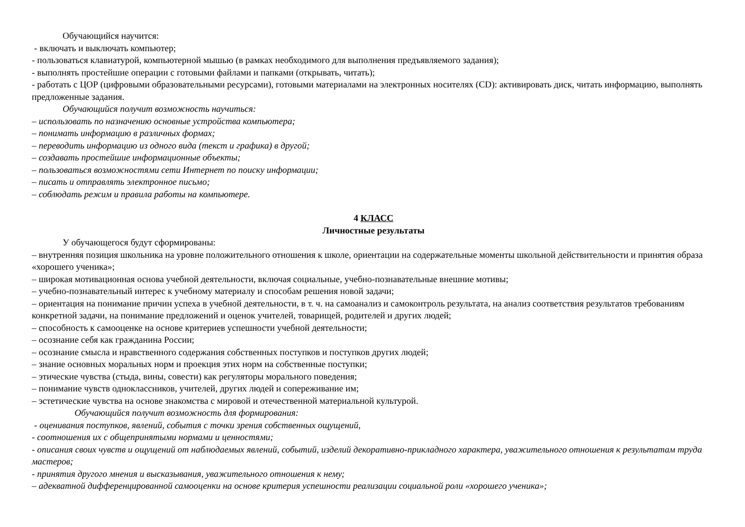Обучающийся научится:
- включать и выключать компьютер;
- пользоваться клавиатурой, компьютерной мышью (в рамках необходимого для выполнения предъявляемого задания);
- выполнять простейшие операции с готовыми файлами и папками (открывать, читать);
- работать с ЦОР (цифровыми образовательными ресурсами), готовыми материалами на электронных носителях (CD): активировать диск, читать информацию, выполнять предложенные задания.
Обучающийся получит возможность научиться:
– использовать по назначению основные устройства компьютера;
– понимать информацию в различных формах;
– переводить информацию из одного вида (текст и графика) в другой;
– создавать простейшие информационные объекты;
– пользоваться возможностями сети Интернет по поиску информации;
– писать и отправлять электронное письмо;
– соблюдать режим и правила работы на компьютере.
4 КЛАСС
Личностные результаты
У обучающегося будут сформированы:
– внутренняя позиция школьника на уровне положительного отношения к школе, ориентации на содержательные моменты школьной действительности и принятия образа «хорошего ученика»;
– широкая мотивационная основа учебной деятельности, включая социальные, учебно-познавательные внешние мотивы;
– учебно-познавательный интерес к учебному материалу и способам решения новой задачи;
– ориентация на понимание причин успеха в учебной деятельности, в т. ч. на самоанализ и самоконтроль результата, на анализ соответствия результатов требованиям конкретной задачи, на понимание предложений и оценок учителей, товарищей, родителей и других людей;
– способность к самооценке на основе критериев успешности учебной деятельности;
– осознание себя как гражданина России;
– осознание смысла и нравственного содержания собственных поступков и поступков других людей;
– знание основных моральных норм и проекция этих норм на собственные поступки;
– этические чувства (стыда, вины, совести) как регуляторы морального поведения;
– понимание чувств одноклассников, учителей, других людей и сопереживание им;
– эстетические чувства на основе знакомства с мировой и отечественной материальной культурой.
Обучающийся получит возможность для формирования:
- оценивания поступков, явлений, события с точки зрения собственных ощущений,
- соотношения их с общепринятыми нормами и ценностями;
- описания своих чувств и ощущений от наблюдаемых явлений, событий, изделий декоративно-прикладного характера, уважительного отношения к результатам труда мастеров;
- принятия другого мнения и высказывания, уважительного отношения к нему;
– адекватной дифференцированной самооценки на основе критерия успешности реализации социальной роли «хорошего ученика»;